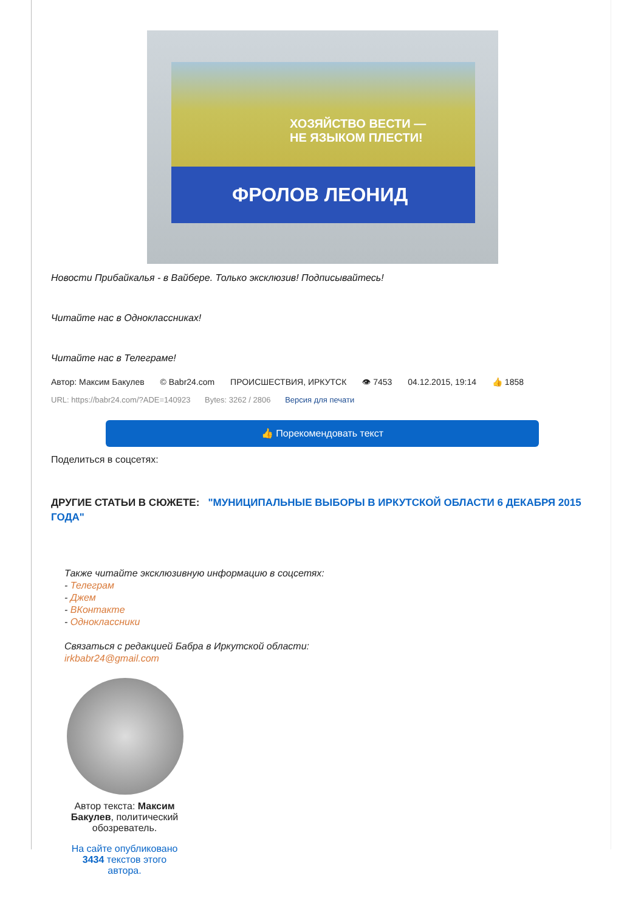ХОЗЯЙСТВО ВЕСТИ —
НЕ ЯЗЫКОМ ПЛЕСТИ!
ФРОЛОВ ЛЕОНИД
Новости Прибайкалья - в Вайбере. Только эксклюзив! Подписывайтесь!
Читайте нас в Одноклассниках!
Читайте нас в Телеграме!
Автор: Максим Бакулев © Babr24.com ПРОИСШЕСТВИЯ, ИРКУТСК 👁 7453 04.12.2015, 19:14 👍 1858
URL: https://babr24.com/?ADE=140923 Bytes: 3262 / 2806 Версия для печати
👍 Порекомендовать текст
Поделиться в соцсетях:
ДРУГИЕ СТАТЬИ В СЮЖЕТЕ: "МУНИЦИПАЛЬНЫЕ ВЫБОРЫ В ИРКУТСКОЙ ОБЛАСТИ 6 ДЕКАБРЯ 2015 ГОДА"
Также читайте эксклюзивную информацию в соцсетях:
- Телеграм
- Джем
- ВКонтакте
- Одноклассники
Связаться с редакцией Бабра в Иркутской области:
irkbabr24@gmail.com
Автор текста: Максим Бакулев, политический обозреватель.
На сайте опубликовано 3434 текстов этого автора.